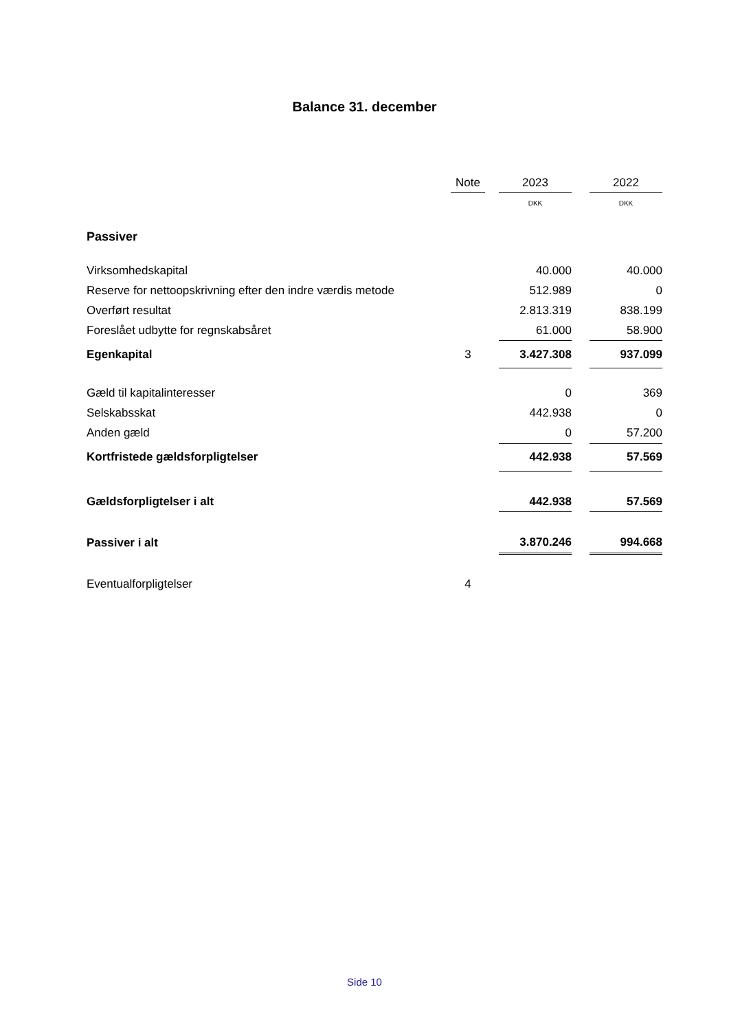Balance 31. december
| | Note | | 2023 | | 2022 |
| --- | --- | --- | --- | --- | --- |
| | | | DKK | | DKK |
| Passiver | | | | | |
| Virksomhedskapital | | | 40.000 | | 40.000 |
| Reserve for nettoopskrivning efter den indre værdis metode | | | 512.989 | | 0 |
| Overført resultat | | | 2.813.319 | | 838.199 |
| Foreslået udbytte for regnskabsåret | | | 61.000 | | 58.900 |
| Egenkapital | 3 | | 3.427.308 | | 937.099 |
| Gæld til kapitalinteresser | | | 0 | | 369 |
| Selskabsskat | | | 442.938 | | 0 |
| Anden gæld | | | 0 | | 57.200 |
| Kortfristede gældsforpligtelser | | | 442.938 | | 57.569 |
| Gældsforpligtelser i alt | | | 442.938 | | 57.569 |
| Passiver i alt | | | 3.870.246 | | 994.668 |
| Eventualforpligtelser | 4 | | | | |
Side 10